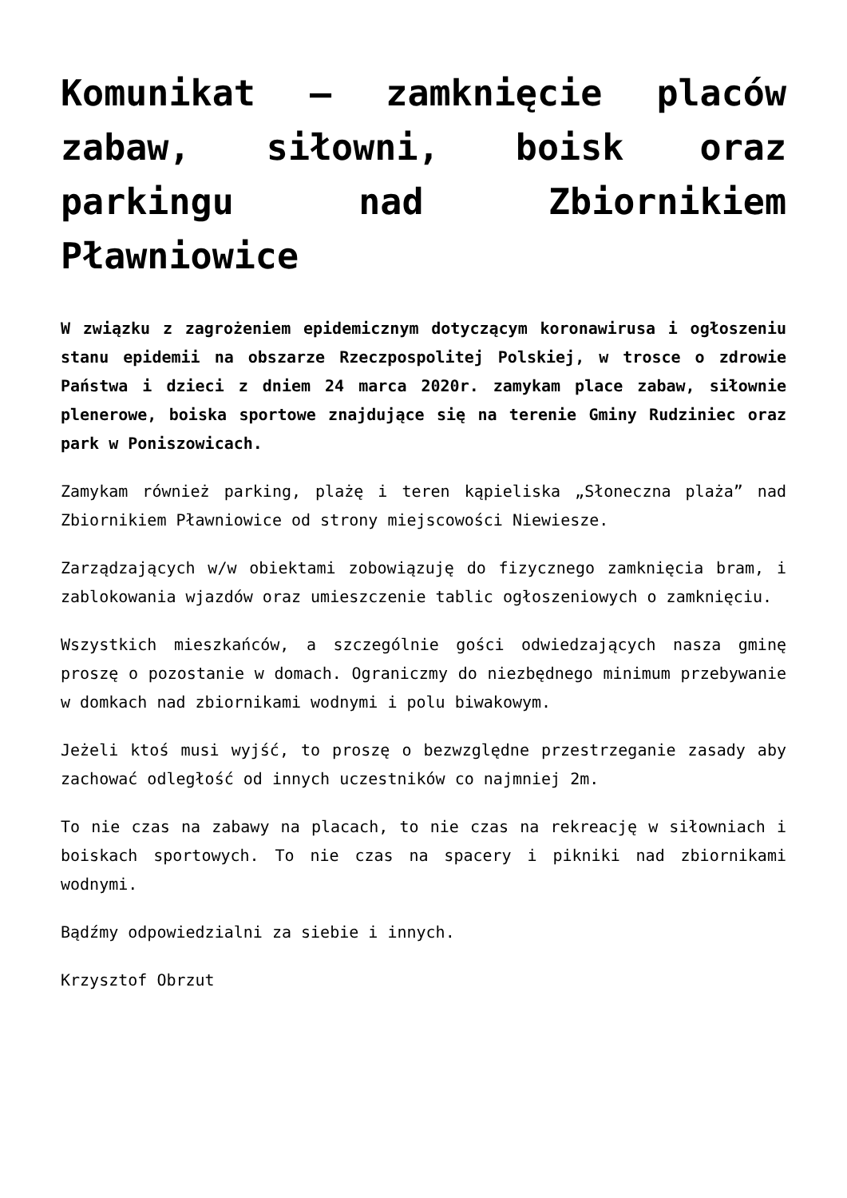Komunikat – zamknięcie placów zabaw, siłowni, boisk oraz parkingu nad Zbiornikiem Pławniowice
W związku z zagrożeniem epidemicznym dotyczącym koronawirusa i ogłoszeniu stanu epidemii na obszarze Rzeczpospolitej Polskiej, w trosce o zdrowie Państwa i dzieci z dniem 24 marca 2020r. zamykam place zabaw, siłownie plenerowe, boiska sportowe znajdujące się na terenie Gminy Rudziniec oraz park w Poniszowicach.
Zamykam również parking, plażę i teren kąpieliska „Słoneczna plaża” nad Zbiornikiem Pławniowice od strony miejscowości Niewiesze.
Zarządzających w/w obiektami zobowiązuję do fizycznego zamknięcia bram, i zablokowania wjazdów oraz umieszczenie tablic ogłoszeniowych o zamknięciu.
Wszystkich mieszkańców, a szczególnie gości odwiedzających nasza gminę proszę o pozostanie w domach. Ograniczmy do niezbędnego minimum przebywanie w domkach nad zbiornikami wodnymi i polu biwakowym.
Jeżeli ktoś musi wyjść, to proszę o bezwzględne przestrzeganie zasady aby zachować odległość od innych uczestników co najmniej 2m.
To nie czas na zabawy na placach, to nie czas na rekreację w siłowniach i boiskach sportowych. To nie czas na spacery i pikniki nad zbiornikami wodnymi.
Bądźmy odpowiedzialni za siebie i innych.
Krzysztof Obrzut